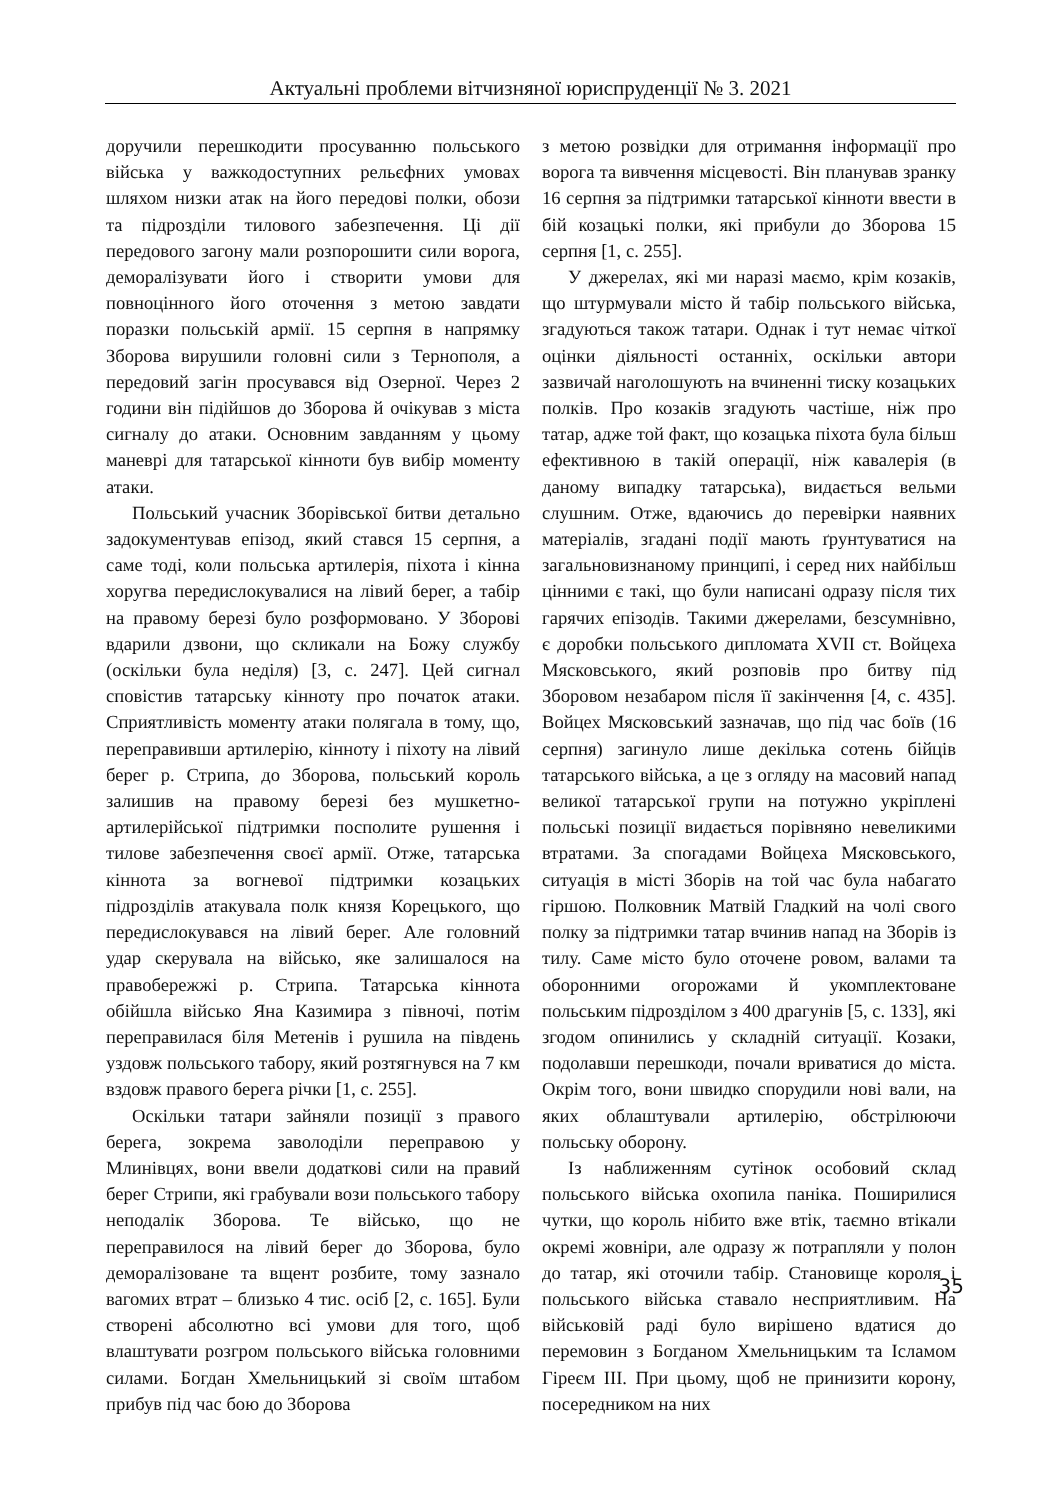Актуальні проблеми вітчизняної юриспруденції № 3. 2021
доручили перешкодити просуванню польського війська у важкодоступних рельєфних умовах шляхом низки атак на його передові полки, обози та підрозділи тилового забезпечення. Ці дії передового загону мали розпорошити сили ворога, деморалізувати його і створити умови для повноцінного його оточення з метою завдати поразки польській армії. 15 серпня в напрямку Зборова вирушили головні сили з Тернополя, а передовий загін просувався від Озерної. Через 2 години він підійшов до Зборова й очікував з міста сигналу до атаки. Основним завданням у цьому маневрі для татарської кінноти був вибір моменту атаки.
Польський учасник Зборівської битви детально задокументував епізод, який стався 15 серпня, а саме тоді, коли польська артилерія, піхота і кінна хоругва передислокувалися на лівий берег, а табір на правому березі було розформовано. У Зборові вдарили дзвони, що скликали на Божу службу (оскільки була неділя) [3, с. 247]. Цей сигнал сповістив татарську кінноту про початок атаки. Сприятливість моменту атаки полягала в тому, що, переправивши артилерію, кінноту і піхоту на лівий берег р. Стрипа, до Зборова, польський король залишив на правому березі без мушкетно-артилерійської підтримки посполите рушення і тилове забезпечення своєї армії. Отже, татарська кіннота за вогневої підтримки козацьких підрозділів атакувала полк князя Корецького, що передислокувався на лівий берег. Але головний удар скерувала на військо, яке залишалося на правобережжі р. Стрипа. Татарська кіннота обійшла військо Яна Казимира з півночі, потім переправилася біля Метенів і рушила на південь уздовж польського табору, який розтягнувся на 7 км вздовж правого берега річки [1, с. 255].
Оскільки татари зайняли позиції з правого берега, зокрема заволоділи переправою у Млинівцях, вони ввели додаткові сили на правий берег Стрипи, які грабували вози польського табору неподалік Зборова. Те військо, що не переправилося на лівий берег до Зборова, було деморалізоване та вщент розбите, тому зазнало вагомих втрат – близько 4 тис. осіб [2, с. 165]. Були створені абсолютно всі умови для того, щоб влаштувати розгром польського війська головними силами. Богдан Хмельницький зі своїм штабом прибув під час бою до Зборова
з метою розвідки для отримання інформації про ворога та вивчення місцевості. Він планував зранку 16 серпня за підтримки татарської кінноти ввести в бій козацькі полки, які прибули до Зборова 15 серпня [1, с. 255].
У джерелах, які ми наразі маємо, крім козаків, що штурмували місто й табір польського війська, згадуються також татари. Однак і тут немає чіткої оцінки діяльності останніх, оскільки автори зазвичай наголошують на вчиненні тиску козацьких полків. Про козаків згадують частіше, ніж про татар, адже той факт, що козацька піхота була більш ефективною в такій операції, ніж кавалерія (в даному випадку татарська), видається вельми слушним. Отже, вдаючись до перевірки наявних матеріалів, згадані події мають ґрунтуватися на загальновизнаному принципі, і серед них найбільш цінними є такі, що були написані одразу після тих гарячих епізодів. Такими джерелами, безсумнівно, є доробки польського дипломата XVII ст. Войцеха Мясковського, який розповів про битву під Зборовом незабаром після її закінчення [4, с. 435]. Войцех Мясковський зазначав, що під час боїв (16 серпня) загинуло лише декілька сотень бійців татарського війська, а це з огляду на масовий напад великої татарської групи на потужно укріплені польські позиції видається порівняно невеликими втратами. За спогадами Войцеха Мясковського, ситуація в місті Зборів на той час була набагато гіршою. Полковник Матвій Гладкий на чолі свого полку за підтримки татар вчинив напад на Зборів із тилу. Саме місто було оточене ровом, валами та оборонними огорожами й укомплектоване польським підрозділом з 400 драгунів [5, с. 133], які згодом опинились у складній ситуації. Козаки, подолавши перешкоди, почали вриватися до міста. Окрім того, вони швидко спорудили нові вали, на яких облаштували артилерію, обстрілюючи польську оборону.
Із наближенням сутінок особовий склад польського війська охопила паніка. Поширилися чутки, що король нібито вже втік, таємно втікали окремі жовніри, але одразу ж потрапляли у полон до татар, які оточили табір. Становище короля і польського війська ставало несприятливим. На військовій раді було вирішено вдатися до перемовин з Богданом Хмельницьким та Ісламом Гіреєм III. При цьому, щоб не принизити корону, посередником на них
35